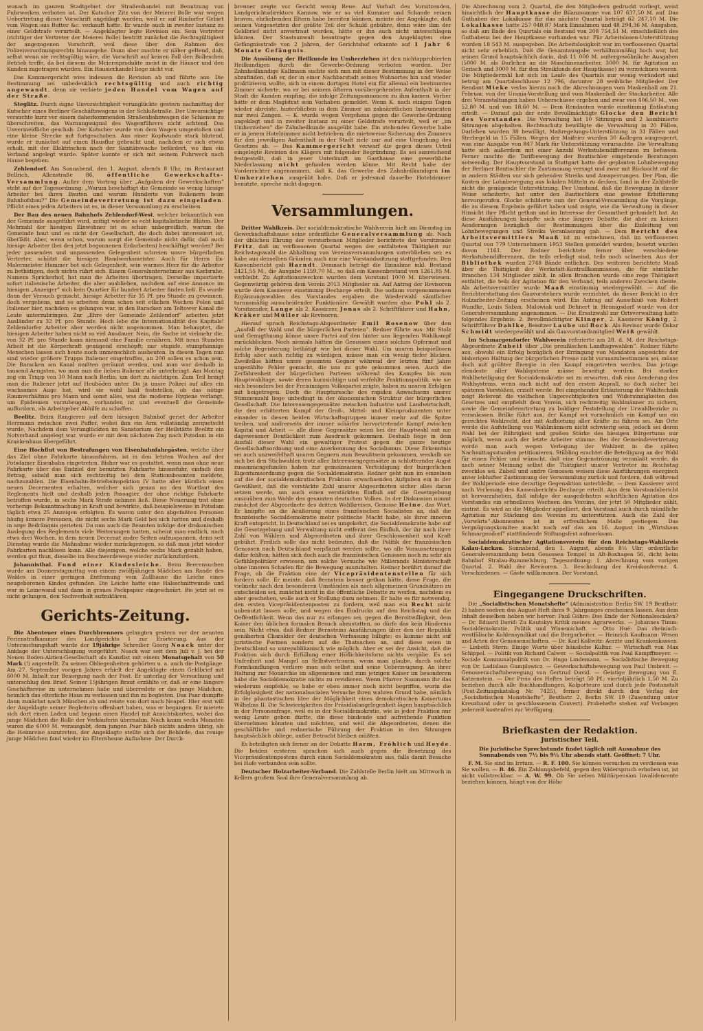wonach im ganzen Stadtgebiet der Straßenhandel mit Benutzung von Fuhrwerken verboten ist. Der Kutscher Zitz von der Meierei Bolle war wegen Uebertretung dieser Vorschrift angeklagt worden, weil er auf Rixdorfer Gebiet vom Wagen aus Butter &c. verkauft hatte. Er wurde auch in zweiter Instanz zu einer Geldstrafe verurteilt. — Angeklagter legte Revision ein. Sein Vertreter (richtiger der Vertreter der Meierei Bolle) bestritt zunächst die Rechtsgültigkeit der angezogenen Vorschrift, weil diese über den Rahmen des Polizeiverordnungsrechts hinausgehe. Dann aber machte er näher geltend, daß, selbst wenn sie rechtsgültig wäre, die Vorschrift auf keinen Fall den Bolleschen Betrieb treffe, da bei diesem die Meiereiprodukte meist in die Häuser und den Kunden zugetragen würden. Ein Hausierhandel liege nicht vor.
Das Kammergericht wies indessen die Revision ab und führte aus: Die Bestimmung sei unbedenklich rechtsgültig und auch richtig angewandt, denn sie verbiete jeden Handel vom Wagen auf der Straße.
Steglitz. Durch eigne Unvorsichtigkeit verunglückte gestern nachmittag der Kutscher eines Berliner Geschäftswagens in der Schloßstraße. Der Unvorsichtige versuchte kurz vor einem daherkommenden Straßenbahnwagen die Schienen zu überschreiten, das Warnungssignal des Wagenführers nicht achtend. Das Unvermeidliche geschah: Der Kutscher wurde von dem Wagen umgestoßen und eine kleine Strecke mit fortgeschoben. Aus einer Kopfwunde stark blutend, wurde er zunächst auf einen Hausflur gebracht und, nachdem er sich etwas erholt, mit der Elektrischen nach der Sanitätswache befördert, wo ihm ein Verband angelegt wurde. Später konnte er sich mit seinem Fuhrwerk nach Hause begeben.
Zehlendorf. Am Sonnabend, den 1. August, abends 8 Uhr, im Restaurant Bellrich, Allenstraße 86, öffentliche Gewerkschafts-Versammlung. Außer dem Vortrag über „Aufgaben der Gewerkschaften“ steht auf der Tagesordnung: „Warum beschäftigt die Gemeinde so wenig hiesige Arbeiter bei ihren Bauten und warum Hunderte von Italienern beim Bahnhofsbau?“ Die Gemeindevertretung ist dazu eingeladen. Pflicht eines jeden Arbeiters ist es, in dieser Versammlung zu erscheinen.
Der Bau des neuen Bahnhofs Zehlendorf-West, welcher bekanntlich von der Gemeinde ausgeführt wird, zeitigt wieder so echt kapitalistische Blüten. Der Mehrzahl der hiesigen Einwohner ist es schon unbegreiflich, warum die Gemeinde baut und es nicht der Gesellschaft, die doch dabei interessiert ist, überläßt. Aber, wenn schon, warum sorgt die Gemeinde nicht dafür, daß auch hiesige Arbeiter (bei den jetzt begonnenen Erdarbeiten) beschäftigt werden? Bei jeder passenden und unpassenden Gelegenheit schreien unsre bürgerlichen Vertreter, schützt die hiesigen Handwerksmeister. Auch für Herrn Ex-Malermeister Hammer bot sich Gelegenheit, sein warmes Herz für die Arbeiter zu bethätigen, doch nichts rührt sich. Einem Generalunternehmer aus Karlsruhe, Namens Sprickerhof, hat man die Arbeiten übertragen. Derselbe importierte sofort italienische Arbeiter, die aber ausblieben, nachdem auf eine Annonce im hiesigen „Anzeiger“ sich kein Quartier für hundert Arbeiter finden ließ. Es wurde dann der Versuch gemacht, hiesige Arbeiter für 35 Pf. pro Stunde zu gewinnen, doch vergebens, und so arbeiten denn schon seit etlichen Wochen Polen und Italiener hier, nachdem es gelungen war, in den Baracken am Teltower Kanal die Leute unterzubringen. Zur „Ehre der Gemeinde Zehlendorf“ arbeiten jetzt Ausländer zu 32 Pf. pro Stunde. Hoch lebe die Internationalität des Kapitals! Zehlendorfer Arbeiter aber werden nicht angenommen. Man behauptet, die hiesigen Arbeiter haben nicht so viel Ausdauer. Nein, die Sache ist vielmehr die, von 32 Pf. pro Stunde kann niemand eine Familie ernähren. Mit neun Stunden Arbeit ist die Körperkraft genügend erschöpft; nur stupide, stumpfsinnige Menschen lassen sich heute noch unmenschlich ausbeuten. In diesen Tagen nun sind wieder größere Trupps Italiener eingetroffen, an 200 sollen es schon sein. Die Baracken am Kanal mußten geräumt werden, und man war deshalb in tausend Aengsten, wo man nun die lieben Italiener alle unterbringt. Am Montag zog ein Trupp von 30 Mann nach Berlin, um dort zu nächtigen. Zum Teil bringt man die Italiener jetzt auf Heuböden unter. Da ja unsre Polizei auf alles ein wachsames Auge hat, wird sie wohl bald feststellen, ob das nötige Raumverhältnis pro Mann und sonst alles, was die moderne Hygiene verlangt, um Epidemien vorzubeugen, vorhanden ist und eventuell die Gemeinde auffordern, als Arbeitgeber Abhilfe zu schaffen.
Beelitz. Beim Rangieren auf dem hiesigen Bahnhof geriet der Arbeiter Herrmann zwischen zwei Puffer, wobei ihm ein Arm vollständig zerquetscht wurde. Nachdem dem Verunglückten im Sanatorium der Heilstätte Beelitz ein Notverband angelegt war, wurde er mit dem nächsten Zug nach Potsdam in ein Krankenhaus übergeführt.
Eine Hochflut von Bestrafungen von Eisenbahnfahrgästen, welche über das Ziel ohne Fahrkarte hinausfuhren, ist in den letzten Wochen auf der Potsdamer Eisenbahn eingetreten. Bisher war es gestattet, wenn man ohne neue Fahrkarte über das Endziel der benutzten Fahrkarte hinausfuhr, einfach den Betrag, sobald man sich rechtzeitig bei dem Stationsbeamten meldete, nachzuzahlen. Die Eisenbahn-Betriebsinspektion IV hatte aber kürzlich einen neuen Decernenten erhalten, welcher sich genau an den Wortlaut des Reglements hielt und deshalb jeden Passagier, der ohne richtige Fahrkarte betroffen wurde, in sechs Mark Strafe nehmen ließ. Diese Neuerung trat ohne vorherige Bekanntmachung in Kraft und bewirkte, daß beispielsweise in Potsdam täglich etwa 25 Anzeigen erfolgten. Es waren unter den abgefaßten Personen häufig ärmere Personen, die nicht sechs Mark Geld bei sich hatten und deshalb in arge Bedrängnis gerieten. Da nun auch die Beamten infolge der drakonischen Auslegung des Reglements viele Weiterungen hatten, scheint man endlich, nach etwa drei Wochen, in dem neuen Decernat andre Seiten aufzuspannen, denn seit Dienstag wurde die Maßnahme wieder zurückgezogen, so daß man jetzt wieder Fahrkarten nachlösen kann. Alle diejenigen, welche sechs Mark gezahlt haben, werden gut thun, dieselbe im Beschwerdewege wieder zurückzufordern.
Johannisthal. Fund einer Kindesleiche. Beim Beerensuchen wurde am Donnerstagmittag von einem zwölfjährigen Mädchen am Rande des Waldes in einer geringen Entfernung vom Zollhause die Leiche eines neugeborenen Kindes gefunden. Die Leiche hatte eine Halsschnittwunde und war in Leinewand und dann in graues Packpapier eingeschnürt. Bis jetzt ist es nicht gelungen, den Sachverhalt aufzuklären.
Gerichts-Zeitung.
Die Abenteuer eines Durchbrenners gelangten gestern vor der neunten Ferienstrafkammer des Landgerichts I zur Erörterung. Aus der Untersuchungshaft wurde der 19jährige Schreiber Georg Noack unter der Anklage der Unterschlagung vorgeführt. Noack war seit dem Juli v. J. bei der Neuen Boden-Aktien-Gesellschaft als Kanzlist mit einem Monatsgehalt von 50 Mark (!) angestellt. Zu seinen Obliegenheiten gehörten u. a. auch die Postgänge. Am 27. September vorigen Jahres erhielt der Angeklagte einen Geldbrief mit 6000 M. Inhalt zur Besorgung nach der Post. Er unterlag der Versuchung und unterschlug den Brief. Seiner 15jährigen Braut erzählte er, daß er eine längere Geschäftsreise zu unternehmen habe und überredete er das junge Mädchen, heimlich das elterliche Haus zu verlassen und ihn zu begleiten. Das Paar dampfte dann zunächst nach München ab und reiste von dort nach Neapel. Hier erst will der Angeklagte seiner Begleiterin offenbart haben, was er begangen. Er mietete sich dort einen Laden und begann einen Handel mit Ansichtskarten, wobei das junge Mädchen die Rolle der Verkäuferin übernahm. Nach kaum sechs Monaten waren die 6000 M. verausgabt, dem jungen Paar blieb nichts andres übrig, als die Heimreise anzutreten, der Angeklagte stellte sich der Behörde, das reuige junge Mädchen fand wieder im Elternhause Aufnahme. Der Durch-
brenner zeigte vor Gericht wenig Reue. Auf Vorhalt des Vorsitzenden, Landgerichtsdirektors Kanzow, wie er so viel Kummer und Schande seinen braven, ehrliebenden Eltern habe bereiten können, meinte der Angeklagte, daß seinen Vorgesetzten der größte Teil der Schuld gebühre, denn wäre ihm der Geldbrief nicht anvertraut worden, hätte er ihn auch nicht unterschlagen können. Der Staatsanwalt beantragte gegen den Angeklagten eine Gefängnisstrafe von 2 Jahren, der Gerichtshof erkannte auf 1 Jahr 6 Monate Gefängnis.
Die Ausübung der Heilkunde im Umherziehen ist den nichtapprobierten Heilkundigen durch die Gewerbe-Ordnung verboten worden. Der Zahnheilkundige Kallmann suchte sich nun mit dieser Bestimmung in der Weise abzufinden, daß er, der in einer Nachbarstadt seines Wohnortes hin und wieder praktizieren wollte, sich in einem dortigen Hotel ein für allemal ein bestimmtes Zimmer sicherte, wo er bei seinem öfteren vorübergehenden Aufenthalt in der Stadt die Kunden empfing, die infolge Zeitungsannoncen zu ihm kamen. Vorher hatte er dem Magistrat sein Vorhaben gemeldet. Wenn K. nach einigen Tagen wieder abreiste, hinterblieben in dem Zimmer an zahnärztlichen Instrumenten nur zwei Zangen. — K. wurde wegen Vergehens gegen die Gewerbe-Ordnung angeklagt und in zweiter Instanz zu einer Geldstrafe verurteilt, weil er „im Umherziehen“ die Zahnheilkunde ausgeübt habe. Ein stehendes Gewerbe habe er in jenem Hotelzimmer nicht betrieben; die mietsweise Sicherung des Zimmers für den jeweiligen Aufenthalt in der Stadt ziele nur auf eine Umgehung des Gesetzes ab. — Das Kammergericht verwarf die gegen dieses Urteil eingelegte Revision des Klägers mit folgender Begründung: Es sei ausreichend festgestellt, daß in jener Unterkunft im Gasthause eine gewerbliche Niederlassung nicht gefunden werden könne. Mit Recht habe der Vorderrichter angenommen, daß K. das Gewerbe des Zahnheilkundigen im Umherziehen ausgeübt habe. Daß er jedesmal dasselbe Hotelzimmer benutzte, spreche nicht dagegen.
Versammlungen.
Dritter Wahlkreis. Der socialdemokratische Wahlverein hielt am Dienstag im Gewerkschaftshause seine ordentliche Generalversammlung ab. Nach der üblichen Ehrung der verstorbenen Mitglieder berichtete der Vorsitzende Fritz, daß im verflossenen Quartal wegen der entfalteten Thätigkeit zur Reichstagswahl die Abhaltung von Vereinsversammlungen unterblieben sei; es habe aus denselben Gründen auch nur eine Vorstandssitzung stattgefunden. Den Kassenbericht gab Harndt. Demnach beträgt die Einnahme inkl. Bestand 2421,55 M., die Ausgabe 1159,70 M., so daß ein Kassenbestand von 1261,85 M. verbleibt. Zu Agitationszwecken wurden dem Vorstand 1000 M. überwiesen. Gegenwärtig gehören dem Verein 2013 Mitglieder an. Auf Antrag der Revisoren wurde dem Kassierer einstimmig Decharge erteilt. Die sodann vorgenommenen Ergänzungswahlen des Vorstandes ergaben die Wiederwahl sämtlicher turnusmäßig ausscheidender Funktionäre. Gewählt wurden also: Pohl als 2. Vorsitzender, Lange als 2. Kassierer, Jonas als 2. Schriftführer und Hahn, Kräker und Müller als Revisoren.
Hierauf sprach Reichstags-Abgeordneter Emil Rosenow über den „Ausfall der Wahl und die bürgerlichen Parteien“. Redner führte aus: Mit Stolz und Genugthuung könne unsre Partei auf den hinter uns liegenden Wahlkampf zurückblicken. Noch niemals hätten die Genossen einen solchen Opfermut und solche Begeisterung bethätigt wie bei dieser Wahl. Um unsren beispiellosen Erfolg aber auch richtig zu würdigen, müsse man ein wenig tiefer blicken. Zweifellos hätten unsre gesamten Gegner während der letzten fünf Jahre ungezählte Fehler gemacht, die uns zu gute gekommen seien. Auch die Zerfahrenheit der bürgerlichen Parteien während des Kampfes bis zum Hauptwahltage, sowie deren kurzsichtige und verfehlte Fraktionspolitik, wie sie sich besonders bei der Freisinnigen Volkspartei zeigte, haben zu unsren Erfolgen mit beigetragen. Doch die Hauptursache des rapiden Anwachsens unsrer Stimmenzahl liege unbedingt in der ökonomischen Struktur der bürgerlichen Gesellschaft. Die Interessengegensätze zwischen Industrie und Landwirtschaft, die den erbitterten Kampf der Groß-, Mittel- und Kleinproduzenten unter einander in diesen beiden Wirtschaftsgruppen immer mehr auf die Spitze treiben, und andrerseits der immer schärfer hervortretende Kampf zwischen Kapital und Arbeit — alle diese Gegensätze seien bei der Hauptwahl mit nie dagewesener Deutlichkeit zum Ausdruck gekommen. Deshalb liege in dem Ausfall dieser Wahl ein gewaltiger Protest gegen die ganze heutige Gesellschaftsordnung und eine Anerkennung des Socialismus. Diese Erkenntnis sei auch unzweifelhaft unsren Gegnern zum Bewußtsein gekommen, weshalb sie sich bei den Stichwahlen trotz aller Interessengegensätze in schlotternder Angst zusammengefunden haben zur gemeinsamen Verteidigung der bürgerlichen Eigentumsordnung gegen die Socialdemokratie. Redner geht nun im einzelnen auf die der socialdemokratischen Fraktion erwachsenden Aufgaben ein in der Gewißheit, daß die verstärkte Zahl unsrer Abgeordneten sicher alles daran setzen werde, um auch einen verstärkten Einfluß auf die Gesetzgebung auszuüben zum Wohle des gesamten deutschen Volkes. In der Diskussion nimmt zunächst der Abgeordnete des dritten Wahlkreises, Genosse Heine, das Wort. Er knüpfte an die Aeußerung eines französischen Socialisten an, daß die französische Socialdemokratie mehr politische Macht habe, als ihrer inneren Kraft entspricht. In Deutschland sei es umgekehrt, die Socialdemokratie habe auf die Gesetzgebung und Verwaltung nicht entfernt den Einfluß, der ihr nach ihrer Zahl von Wählern und Abgeordneten und ihrer Geschlossenheit und Kraft gebührt. Freilich solle das nicht bedeuten, daß die Politik der französischen Genossen nach Deutschland verpflanzt werden sollte, wo alle Voraussetzungen dafür fehlten; hätten sich doch auch die französischen Genossen noch zu sehr als Gefühlspolitiker erwiesen, um solche Versuche wie Millerands Ministerschaft ohne inneren Schaden für die Bewegung auszuhalten. Redner berührt darauf die Frage, ob die Fraktion eine der Vicepräsidentenstellen für sich fordern solle. Er meinte, daß Bernstein besser gethan hätte, diese Frage, die vielmehr nach den besonderen Umständen als nach allgemeinen Grundsätzen zu entscheiden sei, zunächst nicht in die öffentliche Debatte zu werfen, nachdem es aber geschehen, wolle auch er Stellung dazu nehmen. Er halte es für notwendig, den ersten Vicepräsidentenposten zu fordern, weil man ein Recht nicht unbenutzt lassen solle, und wegen des Eindrucks auf den Reichstag und die Oeffentlichkeit. Wenn das nur zu erlangen sei, gegen die Bereitwilligkeit, dem Kaiser den üblichen formalen Besuch abzustatten, so dürfe das kein Hindernis sein. Nicht etwa, daß Redner Bernsteins Ausführungen über den der Republik genäherten Charakter der deutschen Verfassung billigte; es komme nicht auf juristische Formen sondern auf die Thatsachen an, und diese seien in Deutschland so unrepublikanisch wie möglich. Aber er sei der Ansicht, daß die Fraktion sich durch Erfüllung einer Höflichkeitsform nichts vergäbe. Es sei Unfreiheit und Mangel an Selbstvertrauen, wenn man glaube, durch solche Formhandlungen verliere man sich selbst und seine Ueberzeugung. An ihrer Haltung zur Monarchie im allgemeinen und zum jetzigen Kaiser im besonderen habe die Socialdemokratie nichts zu revidieren. Wenn Pfarrer Naumann ihr das wiederum empfehle, so habe er eben immer noch nicht begriffen, worin die Erfolglosigkeit der nationalsocialen Versuche ihren wahren Grund habe, nämlich in der phantastischen Idee der Möglichkeit eines demokratischen Kaisertums Wilhelms II. Die Schwierigkeiten der Präsidialangelegenheit lägen hauptsächlich in der Personenfrage, weil es in der Socialdemokratie, wie in jeder Fraktion nur wenig Leute geben dürfte, die diese bindende und aufreibende Funktion übernehmen könnten und möchten, und weil die Abgeordneten, denen die geschäftliche und rednerische Führung der Fraktion in den Sitzungen hauptsächlich obliege, außer Betracht bleiben müßten.
Es beteiligten sich ferner an der Debatte Harm, Fröhlich und Heyde. Die beiden ersteren sprachen sich auch gegen die Besetzung des Vicepräsidentenpostens durch einen Socialdemokraten aus, falls damit Besuche bei Hofe verbunden sein sollte.
Deutscher Holzarbeiter-Verband. Die Zahlstelle Berlin hielt am Mittwoch in Kellers großem Saal ihre Generalversammlung ab.
Die Abrechnung vom 2. Quartal, die den Mitgliedern gedruckt vorliegt, weist hinsichtlich der Hauptkasse die Bilanzsumme von 107 637,50 M. auf. Das Guthaben der Lokalkasse für das nächste Quartal beträgt 62 247,10 M. Die Lokalkasse hatte 257 048,87 Mark Einnahmen und 48 294,36 M. Ausgaben, so daß am Ende des Quartals ein Bestand von 208 754,51 M. einschließlich des Guthabens bei der Hauptkasse vorhanden war. Für Arbeitslosen-Unterstützung wurden 18 543 M. ausgegeben. Die Arbeitslosigkeit war im verflossenen Quartal nicht sehr erheblich. Daß die Gesamtausgabe verhältnismäßig hoch war, hat seinen Grund hauptsächlich darin, daß 11 000 M. außergewöhnliche Ausgaben (5000 M. als Darlehen an die Maschinenarbeiter, 3000 M. für Agitation an Gerisch und 3000 M. für den Streikfonds der Hauptkasse) zu verzeichnen waren. Die Mitgliederzahl hat sich im Laufe des Quartals nur wenig verändert und betrug am Quartalsschlusse 12 796, darunter 28 weibliche Mitglieder. Der Rendant Mieke verlas hierzu noch die Abrechnungen vom Maskenball am 21. Februar, von der Urania-Vorstellung und vom Maskenball der Stockarbeiter. Alle drei Veranstaltungen haben Ueberschüsse ergeben und zwar von 406,50 M., von 52,80 M. und von 18,60 M. — Dem Rendanten wurde einstimmig Entlastung erteilt. — Darauf gab der erste Bevollmächtigte Glocke den Bericht des Vorstandes. Die Verwaltung hat 10 Sitzungen und 2 kombinierte Sitzungen abgehalten. Rechtsschutz bewilligte die Verwaltung in 20 Fällen, Darlehen wurden 38 bewilligt, Maßregelungs-Unterstützung in 31 Fällen und Sterbegeld in 15 Fällen. Wegen der Maifeier wurden 30 Kollegen ausgesperrt, was eine Ausgabe von 847 Mark für Unterstützung verursachte. Die Verwaltung hatte sich außerdem mit einer Anzahl Werkstubendifferenzen zu befassen. Ferner machte die Tarifbewegung der Bautischler eingehende Beratungen notwendig. Der Hauptvorstand in Stuttgart hatte der geplanten Lohnbewegung der Berliner Bautischler die Zustimmung versagt und zwar mit Rücksicht auf die in andern Städten vor sich gehenden Streiks und Aussperrungen. Der Plan, die Kosten der Lohnbewegung aus lokalen Mitteln zu decken, fand in der Zahlstelle nicht die genügende Unterstützung. Der Umstand, daß die Bewegung in dieser Weise scheiterte, hat unter den Bautischlern eine gewisse Erbitterung hervorgerufen. Glocke schilderte nun der General-Versammlung die Vorgänge, die zu diesem Ergebnis geführt haben und zeigte, wie die Verwaltung in dieser Hinsicht ihre Pflicht gethan und im Interesse der Gesamtheit gehandelt hat. An diese Ausführungen knüpfte sich eine längere Debatte, die aber zu keinen Aenderungen bezüglich der Bestimmungen über die Einleitung von Lohnbewegungen und Streiks Veranlassung gab. — Dem Bericht des Arbeitsvermittlers Maaß ist zu entnehmen, daß im verflossenen Quartal von 779 Unternehmern 1953 Stellen gemeldet wurden; besetzt wurden davon 1161. Der Redner berichtete ferner über verschiedene Werkstubendifferenzen, die teils erledigt sind, teils noch schweben. Aus der Bibliothek wurden 2748 Bände entliehen. Des weiteren berichtete Maaß über die Thätigkeit der Werkstatt-Kontrollkommission, die für sämtliche Branchen 134 Mitglieder zählt. In allen Branchen wurde eine rege Thätigkeit entfaltet, die teils der Agitation für den Verband, teils anderen Zwecken diente. Als Arbeitsvermittler wurde Maaß einstimmig wiedergewählt. — Auf die Berichterstattung des Gauvorstehers wurde verzichtet, da dieser Bericht in der Holzarbeiter-Zeitung erscheinen wird. Ein Antrag auf Ausschluß von Robert Wundke, Louis Saban, Malowiak und Dehnert in Hennigsdorf wurde von der Generalversammlung angenommen. — Die Ersatzwahl zur Ortsverwaltung hatte folgendes Ergebnis: 2. Bevollmächtigter Klinger, 2. Kassierer König, 2. Schriftführer Dahlke, Beisitzer Laube und Bock. Als Revisor wurde Oskar Schmidt wiedergewählt und als Gauvorstandsmitglied Weiß gewählt.
Im Schmargendorfer Wahlverein referierte am 28. d. M. der Reichstags-Abgeordnete Zubeil über „Die preußischen Landtagswahlen“. Redner führte aus, obwohl ein Erfolg bezüglich der Erringung von Mandaten angesichts der bisherigen Haltung der bürgerlichen Presse nicht vorauszubestimmen sei, müsse doch mit größter Energie in den Kampf eingetreten werden. Das jetzige elendeste aller Wahlsysteme müsse beseitigt werden. Bei starker Wahlbeteiligung der Socialdemokratie sei zu erwarten, daß eine Aenderung des Wahlsystems, wenn auch nicht auf den ersten Anprall, so doch sicher bei späteren Vorstößen, erzielt werde. Bei eingehender Erläuterung der Wahltechnik zeigt Referent die vielfachen Ungerechtigkeiten und Widersinnigkeiten des Gesetzes und empfiehlt dem Verein, sich rechtzeitig Wahlmänner zu sichern, sowie die Gemeindevertretung zu baldiger Feststellung der Urwahlbezirke zu veranlassen. Brilke führt aus, der Kampf sei vornehmlich ein Kampf um ein gerechtes Wahlrecht, der mit Aufbietung aller Kräfte zu führen sei. Am Orte werde die Aufstellung von Wahlmännern nicht schwierig sein, jedoch sei deren Wahl bei der Rührigkeit und großen Stärke des hiesigen Bürgertums nur möglich, wenn auch der letzte Arbeiter stimme. Bei der Gemeindevertretung werde man auch wegen Verlegung der Wahlzeit in die späten Nachmittagsstunden petitionieren. Stübling erachtet die Beteiligung an der Wahl für einen Fehler und wünscht, daß eine Gegenströmung veranlaßt werde, da nach seiner Meinung selbst die Thätigkeit unsrer Vertreter im Reichstag zwecklos sei. Zubeil und andre Genossen weisen diese Ausführungen energisch unter lebhafter Zustimmung der Versammlung zurück und fordern, daß während der Wahlperiode eine derartige Gegenaktion unterbleibt. — Dem Kassierer wird nach Verlesung des Kassenberichts Decharge erteilt. Aus dem Vorstandsbericht ist hervorzuheben, daß infolge der ausgedehnten schriftlichen Agitation des Vorstandes ein schnelleres Wachsen des Vereins, der jetzt 50 Mitglieder zählt, eintrat. Es wird an die Mitglieder appelliert, den Vorstand auch durch mündliche Agitation zur Stärkung des Vereins zu unterstützen. Auch die Zahl der „Vorwärts“-Abonnenten ist in erfreulichem Maße gestiegen. Das Vergnügungskomitee macht noch auf das am 16. August im „Wirtshaus Schmargendorf“ stattfindende Stiftungsfest aufmerksam.
Socialdemokratischer Agitationsverein für den Reichstags-Wahlkreis Kalau-Luckau. Sonnabend, den 1. August, abends 8½ Uhr, ordentliche Generalversammlung beim Genossen Tempel in Alt-Boxhagen 56, dicht beim Bahnhof Stralau-Rummelsburg. Tagesordnung: 1. Abrechnung vom vorigen Quartal. 2. Wahl der Revisoren. 3. Beschickung der Kreiskonferenz. 4. Verschiedenes. — Gäste willkommen. Der Vorstand.
Eingegangene Druckschriften.
Die „Socialistischen Monatshefte“ (Administration: Berlin SW. 19 Beuthstr. 2) haben soeben das August-Heft ihres 9. Jahrganges erscheinen lassen. Aus dem Inhalt desselben heben wir hervor: Paul Göhre: Das Ende der Nationalsocialen? — Dr. Eduard David: Zu Kautskys Kritik meines Agrarwerks. — Johannes Timm: Socialdemokratie, Politik und Wissenschaft. — Otto Hué: Das rheinisch-westfälische Kohlensyndikat und die Bergarbeiter. — Heinrich Kaufmann: Wesen und Arten der Genossenschaften. — Dr. Karl Kollwitz: Aerzte und Krankenkassen. — Lisbeth Stern: Einige Worte über häusliche Kultur. — Wirtschaft von Max Schippel. — Politik von Richard Calwer. — Socialpolitik von Paul Kampffmeyer. — Sociale Kommunalpolitik von Dr. Hugo Lindemann. — Socialistische Bewegung von Dr. Ladislaus Gumplowicz. — Gewerkschaftsbewegung von Paul Umbreit. — Genossenschaftsbewegung von Gertrud David. — Geistige Bewegung von E. Katzenstein. — Der Preis des Heftes beträgt 50 Pf.; vierteljährlich 1,50 M. Zu beziehen durch alle Buchhandlungen, Kolporteure und durch jede Postanstalt (Post-Zeitungskatalog Nr. 7425), ferner direkt durch den Verlag der „Socialistischen Monatshefte“, Beuthstr. 2, Berlin SW. 19 (Zusendung unter Kreuzband oder in geschlossenem Couvert). Probehefte stehen auf Verlangen jederzeit kostenfrei zur Verfügung.
Briefkasten der Redaktion.
Juristischer Teil.
Die juristische Sprechstunde findet täglich mit Ausnahme des Sonnabends von 7½ bis 9½ Uhr abends statt. Geöffnet: 7 Uhr.
F. M. Sie sind im Irrtum. — R. F. 100. Sie können versuchen zu verdienen was Sie wollen. — B. 46. Ein Zahlungsbefehl, gegen den Widerspruch erhoben ist, ist nicht vollstreckbar. — A. W. 99. Ob Sie neben Militärpension Invalidenrente beziehen können, hängt von der Höhe